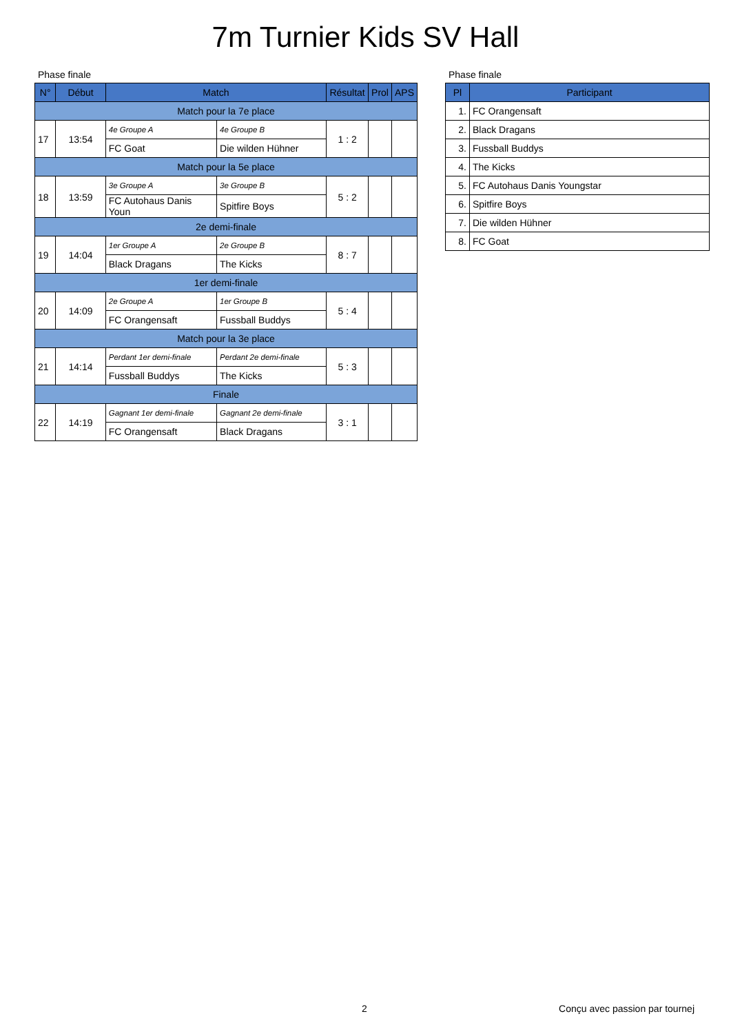7m Turnier Kids SV Hall
Phase finale
| N° | Début | Match | | Résultat | Prol | APS |
| --- | --- | --- | --- | --- | --- | --- |
| Match pour la 7e place | | | | | | |
| 17 | 13:54 | 4e Groupe A | 4e Groupe B | 1 : 2 | | |
| | | FC Goat | Die wilden Hühner | | | |
| Match pour la 5e place | | | | | | |
| 18 | 13:59 | 3e Groupe A | 3e Groupe B | 5 : 2 | | |
| | | FC Autohaus Danis Youn | Spitfire Boys | | | |
| 2e demi-finale | | | | | | |
| 19 | 14:04 | 1er Groupe A | 2e Groupe B | 8 : 7 | | |
| | | Black Dragans | The Kicks | | | |
| 1er demi-finale | | | | | | |
| 20 | 14:09 | 2e Groupe A | 1er Groupe B | 5 : 4 | | |
| | | FC Orangensaft | Fussball Buddys | | | |
| Match pour la 3e place | | | | | | |
| 21 | 14:14 | Perdant 1er demi-finale | Perdant 2e demi-finale | 5 : 3 | | |
| | | Fussball Buddys | The Kicks | | | |
| Finale | | | | | | |
| 22 | 14:19 | Gagnant 1er demi-finale | Gagnant 2e demi-finale | 3 : 1 | | |
| | | FC Orangensaft | Black Dragans | | | |
Phase finale
| Pl | Participant |
| --- | --- |
| 1. | FC Orangensaft |
| 2. | Black Dragans |
| 3. | Fussball Buddys |
| 4. | The Kicks |
| 5. | FC Autohaus Danis Youngstar |
| 6. | Spitfire Boys |
| 7. | Die wilden Hühner |
| 8. | FC Goat |
2 Conçu avec passion par tournej